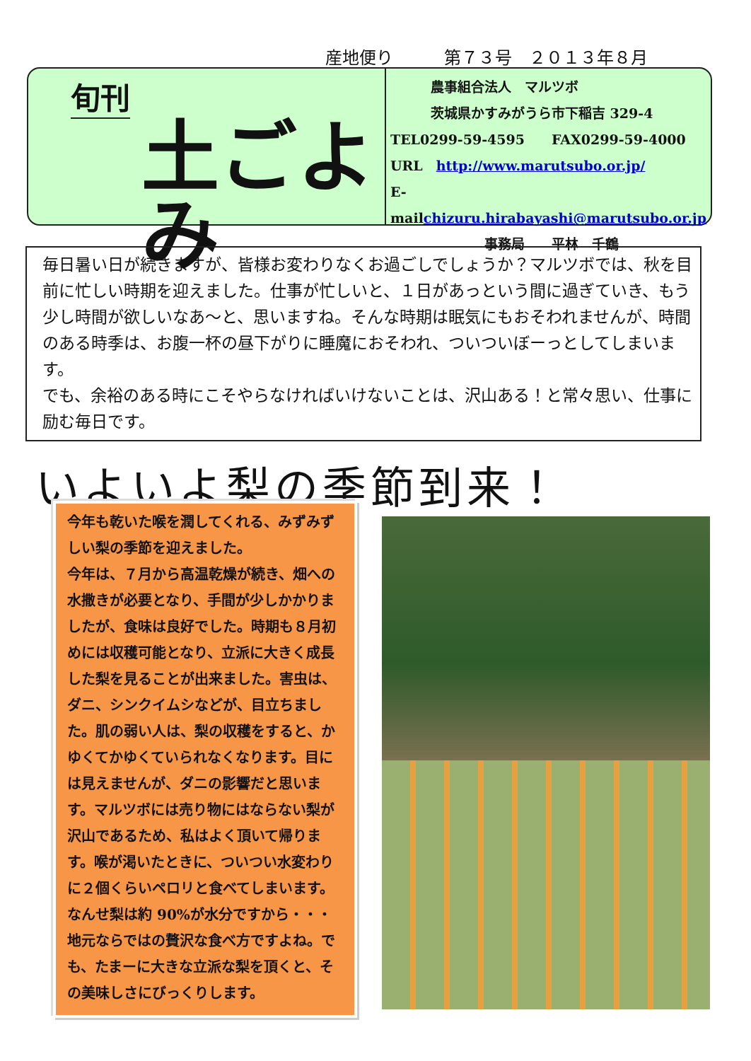産地便り　　　第７３号　２０１３年８月
旬刊
土ごよみ
　　　農事組合法人　マルツボ
　　　茨城県かすみがうら市下稲吉 329-4
TEL0299-59-4595　　FAX0299-59-4000
URL　http://www.marutsubo.or.jp/
E-mailchizuru.hirabayashi@marutsubo.or.jp
　　　　　　　事務局　　平林　千鶴
毎日暑い日が続きますが、皆様お変わりなくお過ごしでしょうか？マルツボでは、秋を目前に忙しい時期を迎えました。仕事が忙しいと、１日があっという間に過ぎていき、もう少し時間が欲しいなあ～と、思いますね。そんな時期は眠気にもおそわれませんが、時間のある時季は、お腹一杯の昼下がりに睡魔におそわれ、ついついぼーっとしてしまいます。
でも、余裕のある時にこそやらなければいけないことは、沢山ある！と常々思い、仕事に励む毎日です。
いよいよ梨の季節到来！
今年も乾いた喉を潤してくれる、みずみずしい梨の季節を迎えました。
今年は、７月から高温乾燥が続き、畑への水撒きが必要となり、手間が少しかかりましたが、食味は良好でした。時期も８月初めには収穫可能となり、立派に大きく成長した梨を見ることが出来ました。害虫は、ダニ、シンクイムシなどが、目立ちました。肌の弱い人は、梨の収穫をすると、かゆくてかゆくていられなくなります。目には見えませんが、ダニの影響だと思います。マルツボには売り物にはならない梨が沢山であるため、私はよく頂いて帰ります。喉が渇いたときに、ついつい水変わりに２個くらいペロリと食べてしまいます。なんせ梨は約 90%が水分ですから・・・地元ならではの贅沢な食べ方ですよね。でも、たまーに大きな立派な梨を頂くと、その美味しさにびっくりします。